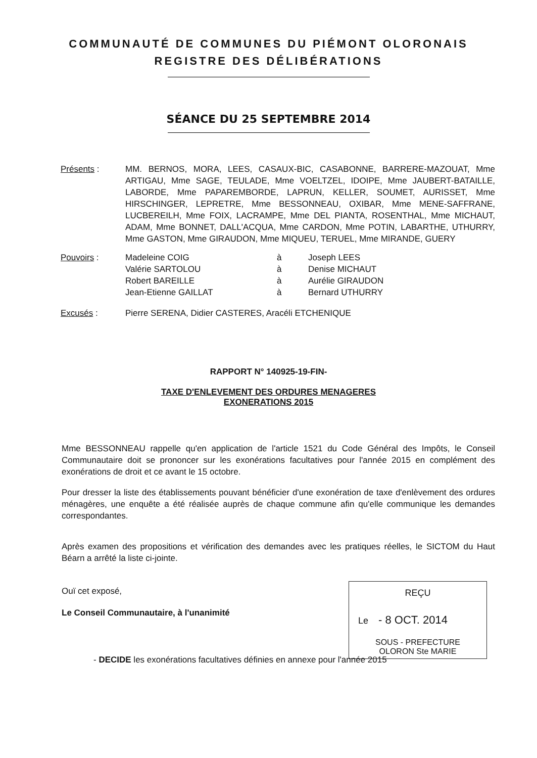COMMUNAUTÉ DE COMMUNES DU PIÉMONT OLORONAIS
REGISTRE DES DÉLIBÉRATIONS
SÉANCE DU 25 SEPTEMBRE 2014
Présents : MM. BERNOS, MORA, LEES, CASAUX-BIC, CASABONNE, BARRERE-MAZOUAT, Mme ARTIGAU, Mme SAGE, TEULADE, Mme VOELTZEL, IDOIPE, Mme JAUBERT-BATAILLE, LABORDE, Mme PAPAREMBORDE, LAPRUN, KELLER, SOUMET, AURISSET, Mme HIRSCHINGER, LEPRETRE, Mme BESSONNEAU, OXIBAR, Mme MENE-SAFFRANE, LUCBEREILH, Mme FOIX, LACRAMPE, Mme DEL PIANTA, ROSENTHAL, Mme MICHAUT, ADAM, Mme BONNET, DALL'ACQUA, Mme CARDON, Mme POTIN, LABARTHE, UTHURRY, Mme GASTON, Mme GIRAUDON, Mme MIQUEU, TERUEL, Mme MIRANDE, GUERY
Pouvoirs :
| Madeleine COIG | à | Joseph LEES |
| Valérie SARTOLOU | à | Denise MICHAUT |
| Robert BAREILLE | à | Aurélie GIRAUDON |
| Jean-Etienne GAILLAT | à | Bernard UTHURRY |
Excusés : Pierre SERENA, Didier CASTERES, Aracéli ETCHENIQUE
RAPPORT N° 140925-19-FIN-
TAXE D'ENLEVEMENT DES ORDURES MENAGERES
EXONERATIONS 2015
Mme BESSONNEAU rappelle qu'en application de l'article 1521 du Code Général des Impôts, le Conseil Communautaire doit se prononcer sur les exonérations facultatives pour l'année 2015 en complément des exonérations de droit et ce avant le 15 octobre.
Pour dresser la liste des établissements pouvant bénéficier d'une exonération de taxe d'enlèvement des ordures ménagères, une enquête a été réalisée auprès de chaque commune afin qu'elle communique les demandes correspondantes.
Après examen des propositions et vérification des demandes avec les pratiques réelles, le SICTOM du Haut Béarn a arrêté la liste ci-jointe.
Ouï cet exposé,
Le Conseil Communautaire, à l'unanimité
- DECIDE les exonérations facultatives définies en annexe pour l'année 2015
REÇU
Le - 8 OCT. 2014
SOUS - PREFECTURE
OLORON Ste MARIE